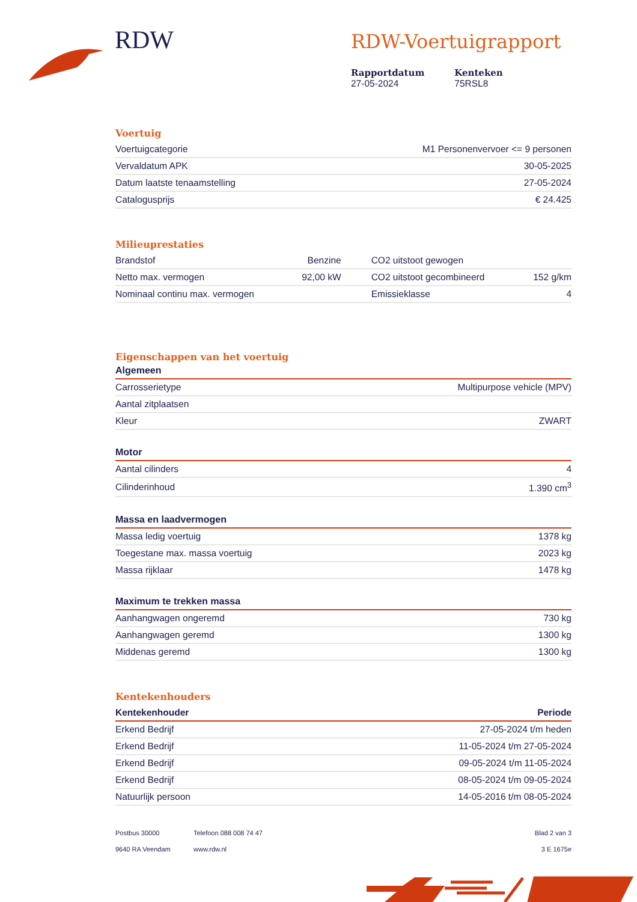RDW
RDW-Voertuigrapport
Rapportdatum
27-05-2024
Kenteken
75RSL8
Voertuig
| Voertuigcategorie | M1 Personenvervoer <= 9 personen |
| Vervaldatum APK | 30-05-2025 |
| Datum laatste tenaamstelling | 27-05-2024 |
| Catalogusprijs | € 24.425 |
Milieuprestaties
| Brandstof | Benzine | CO2 uitstoot gewogen | |
| Netto max. vermogen | 92,00 kW | CO2 uitstoot gecombineerd | 152 g/km |
| Nominaal continu max. vermogen | | Emissieklasse | 4 |
Eigenschappen van het voertuig
Algemeen
| Carrosserietype | Multipurpose vehicle (MPV) |
| Aantal zitplaatsen | |
| Kleur | ZWART |
Motor
| Aantal cilinders | 4 |
| Cilinderinhoud | 1.390 cm<sup>3</sup> |
Massa en laadvermogen
| Massa ledig voertuig | 1378 kg |
| Toegestane max. massa voertuig | 2023 kg |
| Massa rijklaar | 1478 kg |
Maximum te trekken massa
| Aanhangwagen ongeremd | 730 kg |
| Aanhangwagen geremd | 1300 kg |
| Middenas geremd | 1300 kg |
Kentekenhouders
| Kentekenhouder | Periode |
| --- | --- |
| Erkend Bedrijf | 27-05-2024 t/m heden |
| Erkend Bedrijf | 11-05-2024 t/m 27-05-2024 |
| Erkend Bedrijf | 09-05-2024 t/m 11-05-2024 |
| Erkend Bedrijf | 08-05-2024 t/m 09-05-2024 |
| Natuurlijk persoon | 14-05-2016 t/m 08-05-2024 |
Postbus 30000
9640 RA Veendam
Telefoon 088 008 74 47
www.rdw.nl
Blad 2 van 3
3 E 1675e